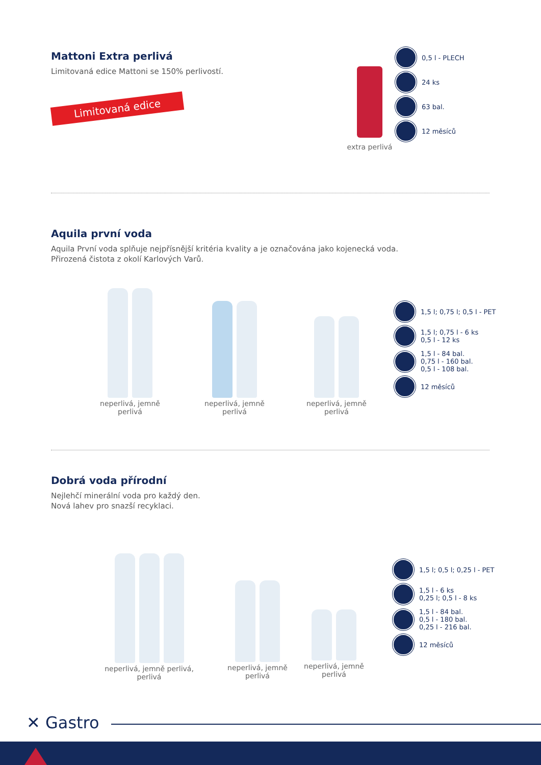Mattoni Extra perlivá
Limitovaná edice Mattoni se 150% perlivostí.
Limitovaná edice
extra perlivá
0,5 l - PLECH
24 ks
63 bal.
12 měsíců
Aquila první voda
Aquila První voda splňuje nejpřísnější kritéria kvality a je označována jako kojenecká voda.
Přirozená čistota z okolí Karlových Varů.
neperlivá, jemně perlivá
neperlivá, jemně perlivá
neperlivá, jemně perlivá
1,5 l; 0,75 l; 0,5 l - PET
1,5 l; 0,75 l - 6 ks
0,5 l - 12 ks
1,5 l - 84 bal.
0,75 l - 160 bal.
0,5 l - 108 bal.
12 měsíců
Dobrá voda přírodní
Nejlehčí minerální voda pro každý den.
Nová lahev pro snazší recyklaci.
neperlivá, jemně perlivá, perlivá
neperlivá, jemně perlivá
neperlivá, jemně perlivá
1,5 l; 0,5 l; 0,25 l - PET
1,5 l - 6 ks
0,25 l; 0,5 l - 8 ks
1,5 l - 84 bal.
0,5 l - 180 bal.
0,25 l - 216 bal.
12 měsíců
✕ Gastro